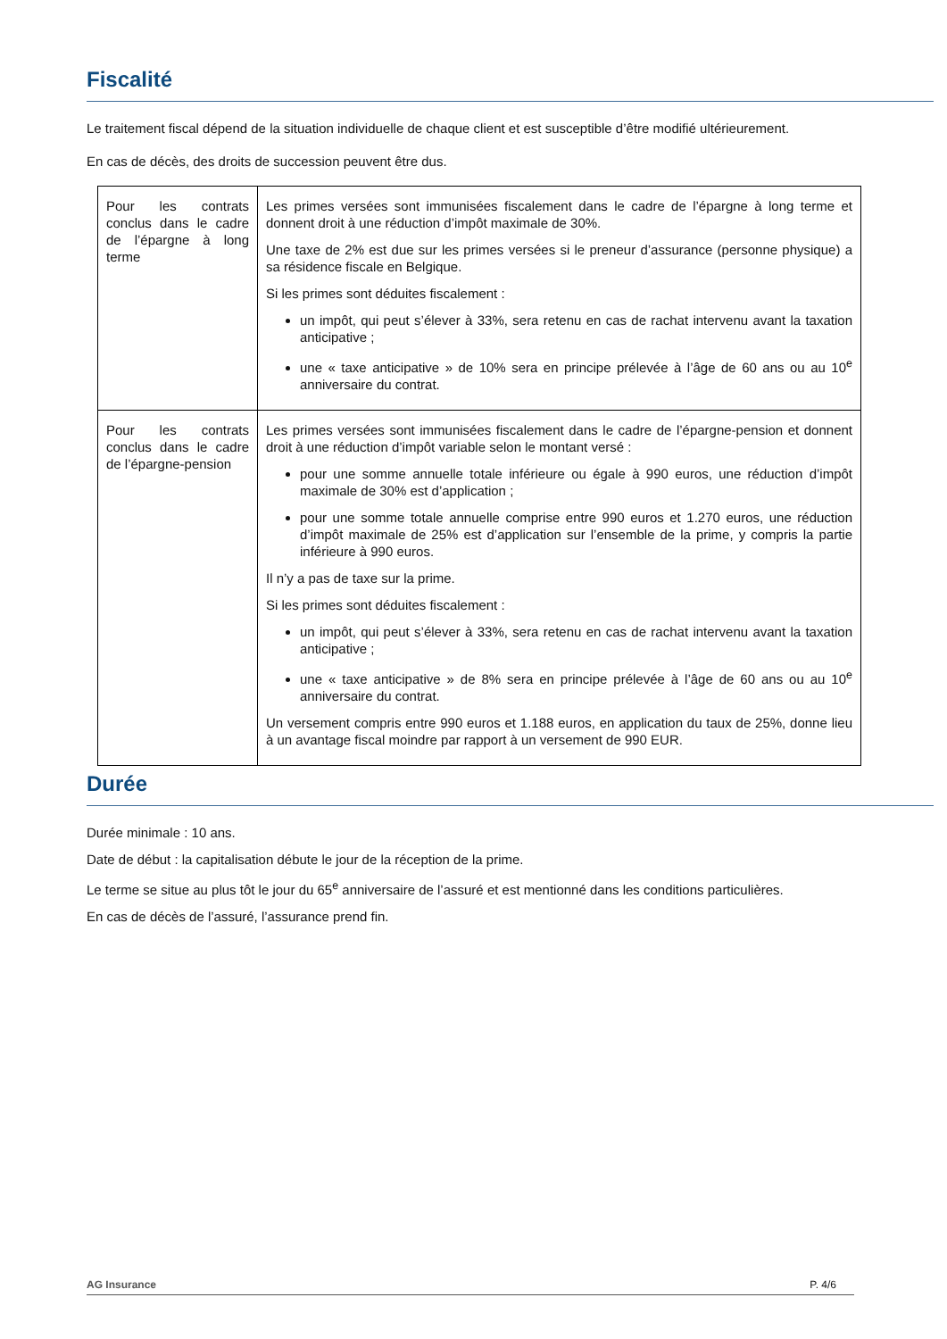Fiscalité
Le traitement fiscal dépend de la situation individuelle de chaque client et est susceptible d’être modifié ultérieurement.
En cas de décès, des droits de succession peuvent être dus.
| Pour les contrats conclus dans le cadre de l’épargne à long terme | Les primes versées sont immunisées fiscalement dans le cadre de l’épargne à long terme et donnent droit à une réduction d’impôt maximale de 30%. Une taxe de 2% est due sur les primes versées si le preneur d’assurance (personne physique) a sa résidence fiscale en Belgique. Si les primes sont déduites fiscalement : un impôt, qui peut s’élever à 33%, sera retenu en cas de rachat intervenu avant la taxation anticipative ; une « taxe anticipative » de 10% sera en principe prélevée à l’âge de 60 ans ou au 10<sup>e</sup> anniversaire du contrat. |
| Pour les contrats conclus dans le cadre de l’épargne-pension | Les primes versées sont immunisées fiscalement dans le cadre de l’épargne-pension et donnent droit à une réduction d’impôt variable selon le montant versé : pour une somme annuelle totale inférieure ou égale à 990 euros, une réduction d’impôt maximale de 30% est d’application ; pour une somme totale annuelle comprise entre 990 euros et 1.270 euros, une réduction d’impôt maximale de 25% est d’application sur l’ensemble de la prime, y compris la partie inférieure à 990 euros. Il n’y a pas de taxe sur la prime. Si les primes sont déduites fiscalement : un impôt, qui peut s’élever à 33%, sera retenu en cas de rachat intervenu avant la taxation anticipative ; une « taxe anticipative » de 8% sera en principe prélevée à l’âge de 60 ans ou au 10<sup>e</sup> anniversaire du contrat. Un versement compris entre 990 euros et 1.188 euros, en application du taux de 25%, donne lieu à un avantage fiscal moindre par rapport à un versement de 990 EUR. |
Durée
Durée minimale : 10 ans.
Date de début : la capitalisation débute le jour de la réception de la prime.
Le terme se situe au plus tôt le jour du 65<sup>e</sup> anniversaire de l’assuré et est mentionné dans les conditions particulières.
En cas de décès de l’assuré, l’assurance prend fin.
AG Insurance P. 4/6